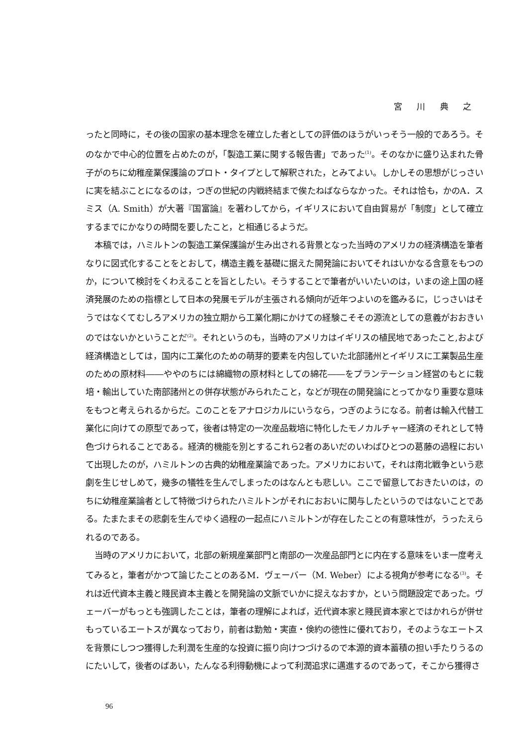宮 川 典 之
ったと同時に，その後の国家の基本理念を確立した者としての評価のほうがいっそう一般的であろう。そのなかで中心的位置を占めたのが，「製造工業に関する報告書」であった<sup>(1)</sup>。そのなかに盛り込まれた骨子がのちに幼稚産業保護論のプロト・タイプとして解釈された，とみてよい。しかしその思想がじっさいに実を結ぶことになるのは，つぎの世紀の内戦終結まで俟たねばならなかった。それは恰も，かのA．スミス（A. Smith）が大著『国富論』を著わしてから，イギリスにおいて自由貿易が「制度」として確立するまでにかなりの時間を要したこと，と相通じるようだ。
本稿では，ハミルトンの製造工業保護論が生み出される背景となった当時のアメリカの経済構造を筆者なりに図式化することをとおして，構造主義を基礎に据えた開発論においてそれはいかなる含意をもつのか，について検討をくわえることを旨としたい。そうすることで筆者がいいたいのは，いまの途上国の経済発展のための指標として日本の発展モデルが主張される傾向が近年つよいのを鑑みるに，じっさいはそうではなくてむしろアメリカの独立期から工業化期にかけての経験こそその源流としての意義がおおきいのではないかということだ<sup>(2)</sup>。それというのも，当時のアメリカはイギリスの植民地であったこと,および経済構造としては，国内に工業化のための萌芽的要素を内包していた北部諸州とイギリスに工業製品生産のための原材料――ややのちには綿織物の原材料としての綿花――をプランテーション経営のもとに栽培・輸出していた南部諸州との併存状態がみられたこと，などが現在の開発論にとってかなり重要な意味をもつと考えられるからだ。このことをアナロジカルにいうなら，つぎのようになる。前者は輸入代替工業化に向けての原型であって，後者は特定の一次産品栽培に特化したモノカルチャー経済のそれとして特色づけられることである。経済的機能を別とするこれら2者のあいだのいわばひとつの葛藤の過程において出現したのが，ハミルトンの古典的幼稚産業論であった。アメリカにおいて，それは南北戦争という悲劇を生じせしめて，幾多の犠牲を生んでしまったのはなんとも悲しい。ここで留意しておきたいのは，のちに幼稚産業論者として特徴づけられたハミルトンがそれにおおいに関与したというのではないことである。たまたまその悲劇を生んでゆく過程の一起点にハミルトンが存在したことの有意味性が，うったえられるのである。
当時のアメリカにおいて，北部の新規産業部門と南部の一次産品部門とに内在する意味をいま一度考えてみると，筆者がかつて論じたことのあるM．ヴェーバー（M. Weber）による視角が参考になる<sup>(3)</sup>。それは近代資本主義と賤民資本主義とを開発論の文脈でいかに捉えなおすか，という問題設定であった。ヴェーバーがもっとも強調したことは，筆者の理解によれば，近代資本家と賤民資本家とではかれらが併せもっているエートスが異なっており，前者は勤勉・実直・倹約の徳性に優れており，そのようなエートスを背景にしつつ獲得した利潤を生産的な投資に振り向けつづけるので本源的資本蓄積の担い手たりうるのにたいして，後者のばあい，たんなる利得動機によって利潤追求に邁進するのであって，そこから獲得さ
96